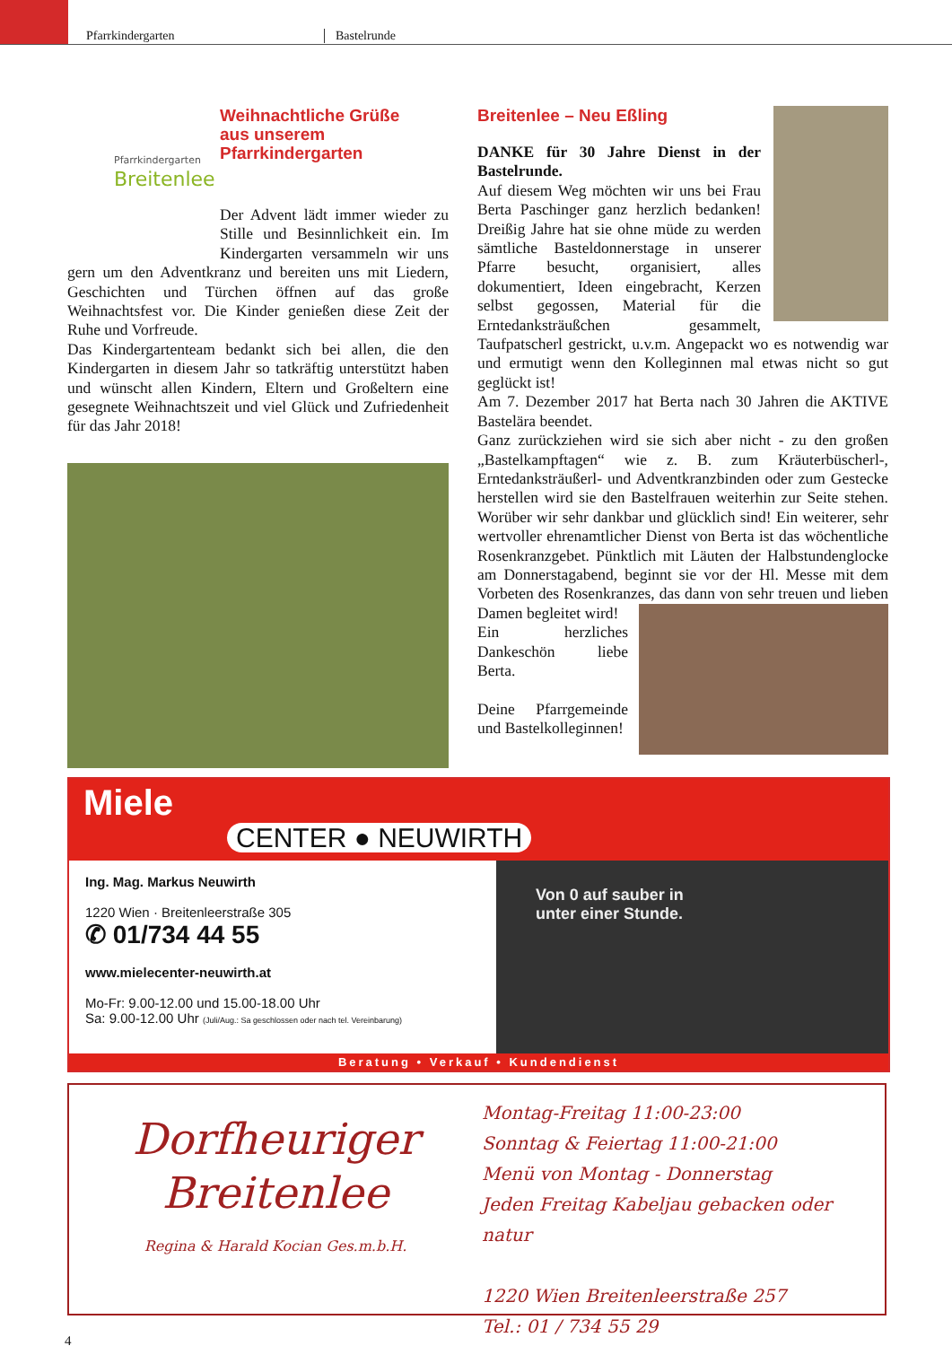Pfarrkindergarten Bastelrunde
Pfarrkindergarten
Breitenlee
Weihnachtliche Grüße
aus unserem
Pfarrkindergarten
Der Advent lädt immer wieder zu Stille und Besinnlichkeit ein. Im Kindergarten versammeln wir uns gern um den Adventkranz und bereiten uns mit Liedern, Geschichten und Türchen öffnen auf das große Weihnachtsfest vor. Die Kinder genießen diese Zeit der Ruhe und Vorfreude.
Das Kindergartenteam bedankt sich bei allen, die den Kindergarten in diesem Jahr so tatkräftig unterstützt haben und wünscht allen Kindern, Eltern und Großeltern eine gesegnete Weihnachtszeit und viel Glück und Zufriedenheit für das Jahr 2018!
Breitenlee – Neu Eßling
DANKE für 30 Jahre Dienst in der Bastelrunde.
Auf diesem Weg möchten wir uns bei Frau Berta Paschinger ganz herzlich bedanken! Dreißig Jahre hat sie ohne müde zu werden sämtliche Basteldonnerstage in unserer Pfarre besucht, organisiert, alles dokumentiert, Ideen eingebracht, Kerzen selbst gegossen, Material für die Erntedanksträußchen gesammelt, Taufpatscherl gestrickt, u.v.m. Angepackt wo es notwendig war und ermutigt wenn den Kolleginnen mal etwas nicht so gut geglückt ist!
Am 7. Dezember 2017 hat Berta nach 30 Jahren die AKTIVE Bastelära beendet.
Ganz zurückziehen wird sie sich aber nicht - zu den großen „Bastelkampftagen“ wie z. B. zum Kräuterbüscherl-, Erntedanksträußerl- und Adventkranzbinden oder zum Gestecke herstellen wird sie den Bastelfrauen weiterhin zur Seite stehen. Worüber wir sehr dankbar und glücklich sind! Ein weiterer, sehr wertvoller ehrenamtlicher Dienst von Berta ist das wöchentliche Rosenkranzgebet. Pünktlich mit Läuten der Halbstundenglocke am Donnerstagabend, beginnt sie vor der Hl. Messe mit dem Vorbeten des Rosenkranzes, das dann von sehr treuen und lieben Damen begleitet wird!
Ein herzliches Dankeschön liebe Berta.
Deine Pfarrgemeinde und Bastelkolleginnen!
Miele
CENTER ● NEUWIRTH
Ing. Mag. Markus Neuwirth
1220 Wien · Breitenleerstraße 305
✆ 01/734 44 55
www.mielecenter-neuwirth.at
Mo-Fr: 9.00-12.00 und 15.00-18.00 Uhr
Sa: 9.00-12.00 Uhr (Juli/Aug.: Sa geschlossen oder nach tel. Vereinbarung)
Von 0 auf sauber in
unter einer Stunde.
Beratung • Verkauf • Kundendienst
Dorfheuriger
Breitenlee
Regina & Harald Kocian Ges.m.b.H.
Montag-Freitag 11:00-23:00
Sonntag & Feiertag 11:00-21:00
Menü von Montag - Donnerstag
Jeden Freitag Kabeljau gebacken oder natur
1220 Wien Breitenleerstraße 257
Tel.: 01 / 734 55 29
4